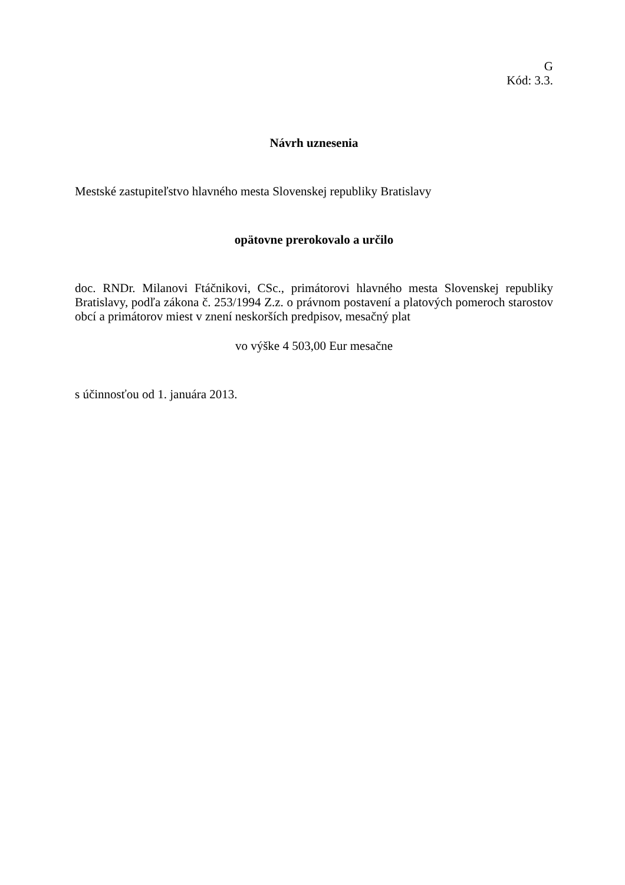G
Kód: 3.3.
Návrh uznesenia
Mestské zastupiteľstvo hlavného mesta Slovenskej republiky Bratislavy
opätovne prerokovalo a určilo
doc. RNDr. Milanovi Ftáčnikovi, CSc., primátorovi hlavného mesta Slovenskej republiky Bratislavy, podľa zákona č. 253/1994 Z.z. o právnom postavení a platových pomeroch starostov obcí a primátorov miest v znení neskorších predpisov, mesačný plat
vo výške 4 503,00 Eur mesačne
s účinnosťou od 1. januára 2013.